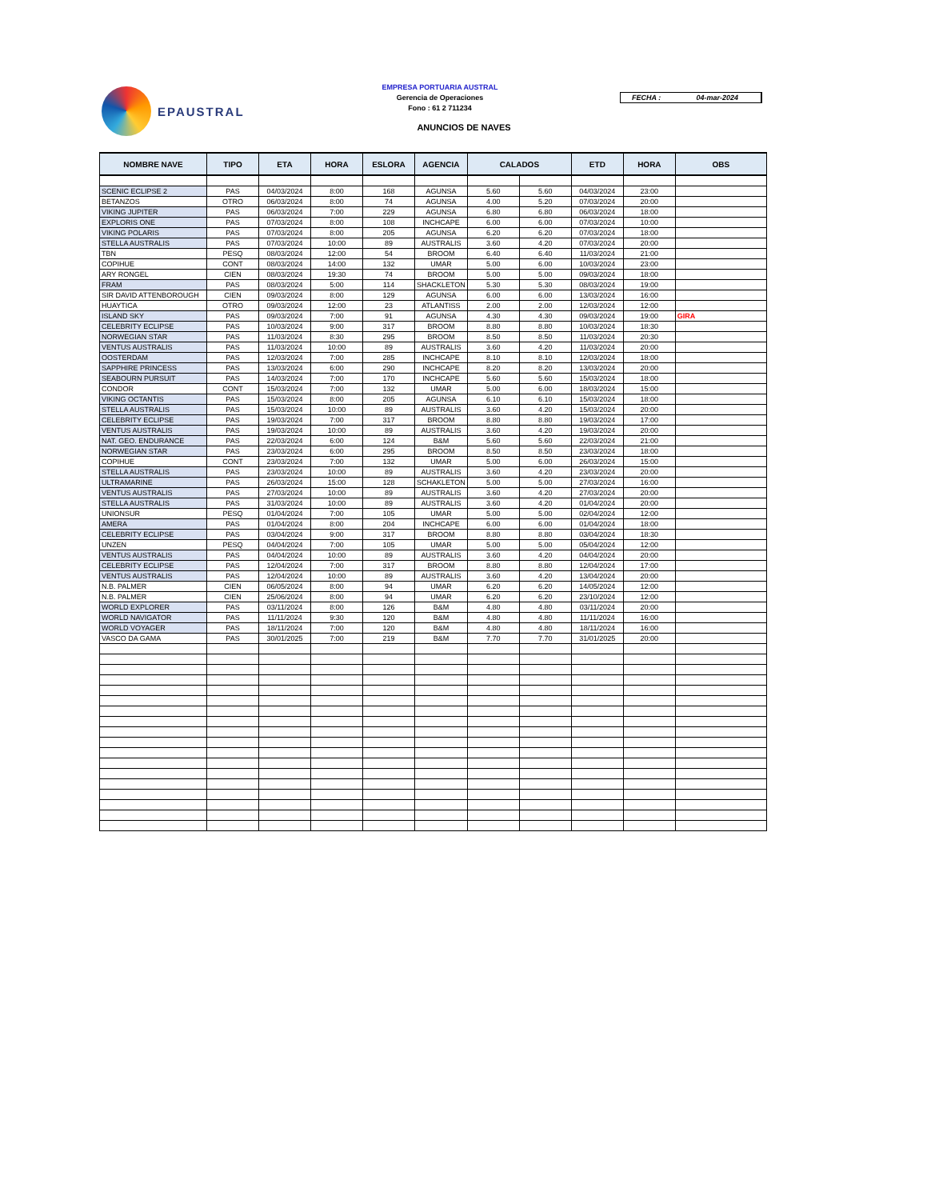EPAUSTRAL
EMPRESA PORTUARIA AUSTRAL
Gerencia de Operaciones
Fono : 61 2 711234
ANUNCIOS DE NAVES
FECHA : 04-mar-2024
| NOMBRE NAVE | TIPO | ETA | HORA | ESLORA | AGENCIA | CALADOS | | ETD | HORA | OBS |
| --- | --- | --- | --- | --- | --- | --- | --- | --- | --- | --- |
| SCENIC ECLIPSE 2 | PAS | 04/03/2024 | 8:00 | 168 | AGUNSA | 5.60 | 5.60 | 04/03/2024 | 23:00 | |
| BETANZOS | OTRO | 06/03/2024 | 8:00 | 74 | AGUNSA | 4.00 | 5.20 | 07/03/2024 | 20:00 | |
| VIKING JUPITER | PAS | 06/03/2024 | 7:00 | 229 | AGUNSA | 6.80 | 6.80 | 06/03/2024 | 18:00 | |
| EXPLORIS ONE | PAS | 07/03/2024 | 8:00 | 108 | INCHCAPE | 6.00 | 6.00 | 07/03/2024 | 10:00 | |
| VIKING POLARIS | PAS | 07/03/2024 | 8:00 | 205 | AGUNSA | 6.20 | 6.20 | 07/03/2024 | 18:00 | |
| STELLA AUSTRALIS | PAS | 07/03/2024 | 10:00 | 89 | AUSTRALIS | 3.60 | 4.20 | 07/03/2024 | 20:00 | |
| TBN | PESQ | 08/03/2024 | 12:00 | 54 | BROOM | 6.40 | 6.40 | 11/03/2024 | 21:00 | |
| COPIHUE | CONT | 08/03/2024 | 14:00 | 132 | UMAR | 5.00 | 6.00 | 10/03/2024 | 23:00 | |
| ARY RONGEL | CIEN | 08/03/2024 | 19:30 | 74 | BROOM | 5.00 | 5.00 | 09/03/2024 | 18:00 | |
| FRAM | PAS | 08/03/2024 | 5:00 | 114 | SHACKLETON | 5.30 | 5.30 | 08/03/2024 | 19:00 | |
| SIR DAVID ATTENBOROUGH | CIEN | 09/03/2024 | 8:00 | 129 | AGUNSA | 6.00 | 6.00 | 13/03/2024 | 16:00 | |
| HUAYTICA | OTRO | 09/03/2024 | 12:00 | 23 | ATLANTISS | 2.00 | 2.00 | 12/03/2024 | 12:00 | |
| ISLAND SKY | PAS | 09/03/2024 | 7:00 | 91 | AGUNSA | 4.30 | 4.30 | 09/03/2024 | 19:00 | GIRA |
| CELEBRITY ECLIPSE | PAS | 10/03/2024 | 9:00 | 317 | BROOM | 8.80 | 8.80 | 10/03/2024 | 18:30 | |
| NORWEGIAN STAR | PAS | 11/03/2024 | 8:30 | 295 | BROOM | 8.50 | 8.50 | 11/03/2024 | 20:30 | |
| VENTUS AUSTRALIS | PAS | 11/03/2024 | 10:00 | 89 | AUSTRALIS | 3.60 | 4.20 | 11/03/2024 | 20:00 | |
| OOSTERDAM | PAS | 12/03/2024 | 7:00 | 285 | INCHCAPE | 8.10 | 8.10 | 12/03/2024 | 18:00 | |
| SAPPHIRE PRINCESS | PAS | 13/03/2024 | 6:00 | 290 | INCHCAPE | 8.20 | 8.20 | 13/03/2024 | 20:00 | |
| SEABOURN PURSUIT | PAS | 14/03/2024 | 7:00 | 170 | INCHCAPE | 5.60 | 5.60 | 15/03/2024 | 18:00 | |
| CONDOR | CONT | 15/03/2024 | 7:00 | 132 | UMAR | 5.00 | 6.00 | 18/03/2024 | 15:00 | |
| VIKING OCTANTIS | PAS | 15/03/2024 | 8:00 | 205 | AGUNSA | 6.10 | 6.10 | 15/03/2024 | 18:00 | |
| STELLA AUSTRALIS | PAS | 15/03/2024 | 10:00 | 89 | AUSTRALIS | 3.60 | 4.20 | 15/03/2024 | 20:00 | |
| CELEBRITY ECLIPSE | PAS | 19/03/2024 | 7:00 | 317 | BROOM | 8.80 | 8.80 | 19/03/2024 | 17:00 | |
| VENTUS AUSTRALIS | PAS | 19/03/2024 | 10:00 | 89 | AUSTRALIS | 3.60 | 4.20 | 19/03/2024 | 20:00 | |
| NAT. GEO. ENDURANCE | PAS | 22/03/2024 | 6:00 | 124 | B&M | 5.60 | 5.60 | 22/03/2024 | 21:00 | |
| NORWEGIAN STAR | PAS | 23/03/2024 | 6:00 | 295 | BROOM | 8.50 | 8.50 | 23/03/2024 | 18:00 | |
| COPIHUE | CONT | 23/03/2024 | 7:00 | 132 | UMAR | 5.00 | 6.00 | 26/03/2024 | 15:00 | |
| STELLA AUSTRALIS | PAS | 23/03/2024 | 10:00 | 89 | AUSTRALIS | 3.60 | 4.20 | 23/03/2024 | 20:00 | |
| ULTRAMARINE | PAS | 26/03/2024 | 15:00 | 128 | SCHAKLETON | 5.00 | 5.00 | 27/03/2024 | 16:00 | |
| VENTUS AUSTRALIS | PAS | 27/03/2024 | 10:00 | 89 | AUSTRALIS | 3.60 | 4.20 | 27/03/2024 | 20:00 | |
| STELLA AUSTRALIS | PAS | 31/03/2024 | 10:00 | 89 | AUSTRALIS | 3.60 | 4.20 | 01/04/2024 | 20:00 | |
| UNIONSUR | PESQ | 01/04/2024 | 7:00 | 105 | UMAR | 5.00 | 5.00 | 02/04/2024 | 12:00 | |
| AMERA | PAS | 01/04/2024 | 8:00 | 204 | INCHCAPE | 6.00 | 6.00 | 01/04/2024 | 18:00 | |
| CELEBRITY ECLIPSE | PAS | 03/04/2024 | 9:00 | 317 | BROOM | 8.80 | 8.80 | 03/04/2024 | 18:30 | |
| UNZEN | PESQ | 04/04/2024 | 7:00 | 105 | UMAR | 5.00 | 5.00 | 05/04/2024 | 12:00 | |
| VENTUS AUSTRALIS | PAS | 04/04/2024 | 10:00 | 89 | AUSTRALIS | 3.60 | 4.20 | 04/04/2024 | 20:00 | |
| CELEBRITY ECLIPSE | PAS | 12/04/2024 | 7:00 | 317 | BROOM | 8.80 | 8.80 | 12/04/2024 | 17:00 | |
| VENTUS AUSTRALIS | PAS | 12/04/2024 | 10:00 | 89 | AUSTRALIS | 3.60 | 4.20 | 13/04/2024 | 20:00 | |
| N.B. PALMER | CIEN | 06/05/2024 | 8:00 | 94 | UMAR | 6.20 | 6.20 | 14/05/2024 | 12:00 | |
| N.B. PALMER | CIEN | 25/06/2024 | 8:00 | 94 | UMAR | 6.20 | 6.20 | 23/10/2024 | 12:00 | |
| WORLD EXPLORER | PAS | 03/11/2024 | 8:00 | 126 | B&M | 4.80 | 4.80 | 03/11/2024 | 20:00 | |
| WORLD NAVIGATOR | PAS | 11/11/2024 | 9:30 | 120 | B&M | 4.80 | 4.80 | 11/11/2024 | 16:00 | |
| WORLD VOYAGER | PAS | 18/11/2024 | 7:00 | 120 | B&M | 4.80 | 4.80 | 18/11/2024 | 16:00 | |
| VASCO DA GAMA | PAS | 30/01/2025 | 7:00 | 219 | B&M | 7.70 | 7.70 | 31/01/2025 | 20:00 | |